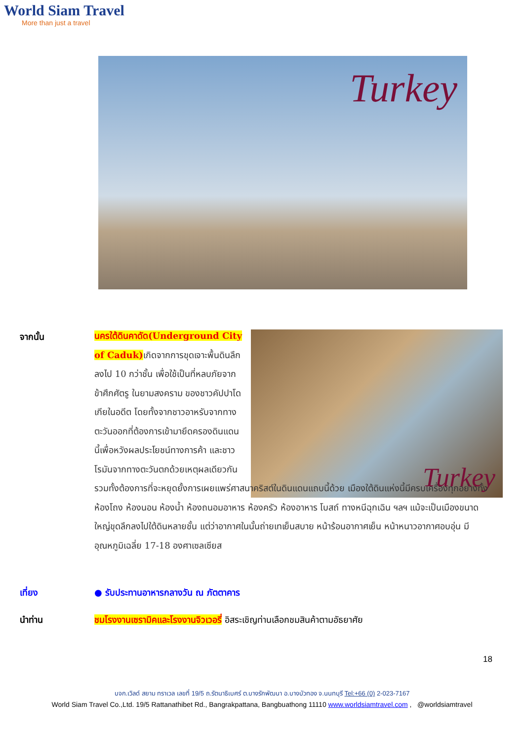World Siam Travel
More than just a travel
Turkey
จากนั้น Turkey
นครใต้ดินคาดัด(Underground City of Caduk) เกิดจากการขุดเจาะพื้นดินลึกลงไป 10 กว่าชั้น เพื่อใช้เป็นที่หลบภัยจากข้าศึกศัตรู ในยามสงคราม ของชาวคัปปาโดเกียในอดีต โดยทั้งจากชาวอาหรับจากทางตะวันออกที่ต้องการเข้ามายึดครองดินแดนนี้เพื่อหวังผลประโยชน์ทางการค้า และชาวโรมันจากทางตะวันตกด้วยเหตุผลเดียวกัน
รวมทั้งต้องการที่จะหยุดยั้งการเผยแพร่ศาสนาคริสต์ในดินแดนแถบนี้ด้วย เมืองใต้ดินแห่งนี้มีครบเครื่องทุกอย่างทั้งห้องโถง ห้องนอน ห้องน้ำ ห้องถนอมอาหาร ห้องครัว ห้องอาหาร โบสถ์ ทางหนีฉุกเฉิน ฯลฯ แม้จะเป็นเมืองขนาดใหญ่ขุดลึกลงไปใต้ดินหลายชั้น แต่ว่าอากาศในนั้นถ่ายเทเย็นสบาย หน้าร้อนอากาศเย็น หน้าหนาวอากาศอบอุ่น มีอุณหภูมิเฉลี่ย 17-18 องศาเซลเซียส
เที่ยง ● รับประทานอาหารกลางวัน ณ ภัตตาคาร
นำท่าน ชมโรงงานเซรามิคและโรงงานจิวเวอรี่ อิสระเชิญท่านเลือกชมสินค้าตามอัธยาศัย
18
บจก.เวิลด์ สยาม ทราเวล เลขที่ 19/5 ถ.รัตนาธิเบศร์ ต.บางรักพัฒนา อ.บางบัวทอง จ.นนทบุรี Tel:+66 (0) 2-023-7167
World Siam Travel Co.,Ltd. 19/5 Rattanathibet Rd., Bangrakpattana, Bangbuathong 11110 www.worldsiamtravel.com , @worldsiamtravel